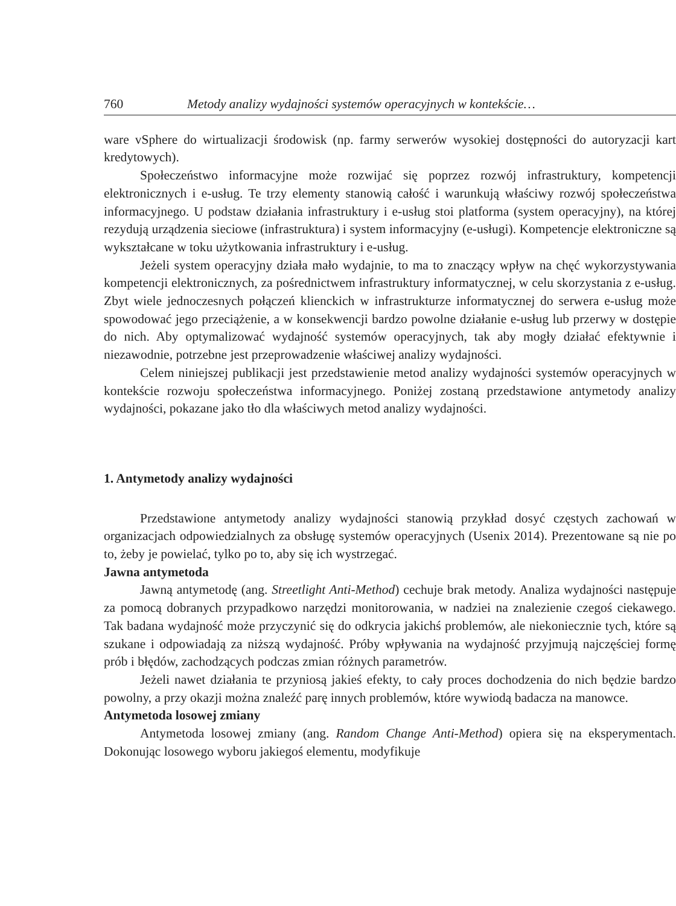760 Metody analizy wydajności systemów operacyjnych w kontekście…
ware vSphere do wirtualizacji środowisk (np. farmy serwerów wysokiej dostępności do autoryzacji kart kredytowych).
Społeczeństwo informacyjne może rozwijać się poprzez rozwój infrastruktury, kompetencji elektronicznych i e-usług. Te trzy elementy stanowią całość i warunkują właściwy rozwój społeczeństwa informacyjnego. U podstaw działania infrastruktury i e-usług stoi platforma (system operacyjny), na której rezydują urządzenia sieciowe (infrastruktura) i system informacyjny (e-usługi). Kompetencje elektroniczne są wykształcane w toku użytkowania infrastruktury i e-usług.
Jeżeli system operacyjny działa mało wydajnie, to ma to znaczący wpływ na chęć wykorzystywania kompetencji elektronicznych, za pośrednictwem infrastruktury informatycznej, w celu skorzystania z e-usług. Zbyt wiele jednoczesnych połączeń klienckich w infrastrukturze informatycznej do serwera e-usług może spowodować jego przeciążenie, a w konsekwencji bardzo powolne działanie e-usług lub przerwy w dostępie do nich. Aby optymalizować wydajność systemów operacyjnych, tak aby mogły działać efektywnie i niezawodnie, potrzebne jest przeprowadzenie właściwej analizy wydajności.
Celem niniejszej publikacji jest przedstawienie metod analizy wydajności systemów operacyjnych w kontekście rozwoju społeczeństwa informacyjnego. Poniżej zostaną przedstawione antymetody analizy wydajności, pokazane jako tło dla właściwych metod analizy wydajności.
1. Antymetody analizy wydajności
Przedstawione antymetody analizy wydajności stanowią przykład dosyć częstych zachowań w organizacjach odpowiedzialnych za obsługę systemów operacyjnych (Usenix 2014). Prezentowane są nie po to, żeby je powielać, tylko po to, aby się ich wystrzegać.
Jawna antymetoda
Jawną antymetodę (ang. Streetlight Anti-Method) cechuje brak metody. Analiza wydajności następuje za pomocą dobranych przypadkowo narzędzi monitorowania, w nadziei na znalezienie czegoś ciekawego. Tak badana wydajność może przyczynić się do odkrycia jakichś problemów, ale niekoniecznie tych, które są szukane i odpowiadają za niższą wydajność. Próby wpływania na wydajność przyjmują najczęściej formę prób i błędów, zachodzących podczas zmian różnych parametrów.
Jeżeli nawet działania te przyniosą jakieś efekty, to cały proces dochodzenia do nich będzie bardzo powolny, a przy okazji można znaleźć parę innych problemów, które wywiodą badacza na manowce.
Antymetoda losowej zmiany
Antymetoda losowej zmiany (ang. Random Change Anti-Method) opiera się na eksperymentach. Dokonując losowego wyboru jakiegoś elementu, modyfikuje